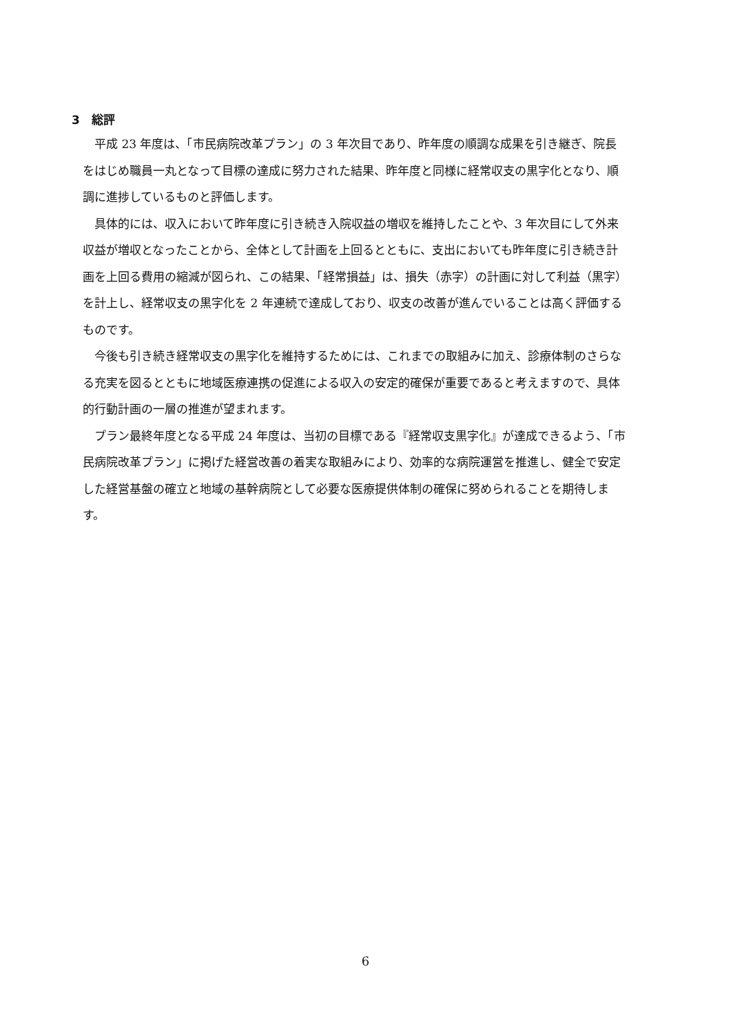3　総評
平成 23 年度は、「市民病院改革プラン」の 3 年次目であり、昨年度の順調な成果を引き継ぎ、院長をはじめ職員一丸となって目標の達成に努力された結果、昨年度と同様に経常収支の黒字化となり、順調に進捗しているものと評価します。
具体的には、収入において昨年度に引き続き入院収益の増収を維持したことや、3 年次目にして外来収益が増収となったことから、全体として計画を上回るとともに、支出においても昨年度に引き続き計画を上回る費用の縮減が図られ、この結果、「経常損益」は、損失（赤字）の計画に対して利益（黒字）を計上し、経常収支の黒字化を 2 年連続で達成しており、収支の改善が進んでいることは高く評価するものです。
今後も引き続き経常収支の黒字化を維持するためには、これまでの取組みに加え、診療体制のさらなる充実を図るとともに地域医療連携の促進による収入の安定的確保が重要であると考えますので、具体的行動計画の一層の推進が望まれます。
プラン最終年度となる平成 24 年度は、当初の目標である『経常収支黒字化』が達成できるよう、「市民病院改革プラン」に掲げた経営改善の着実な取組みにより、効率的な病院運営を推進し、健全で安定した経営基盤の確立と地域の基幹病院として必要な医療提供体制の確保に努められることを期待します。
6